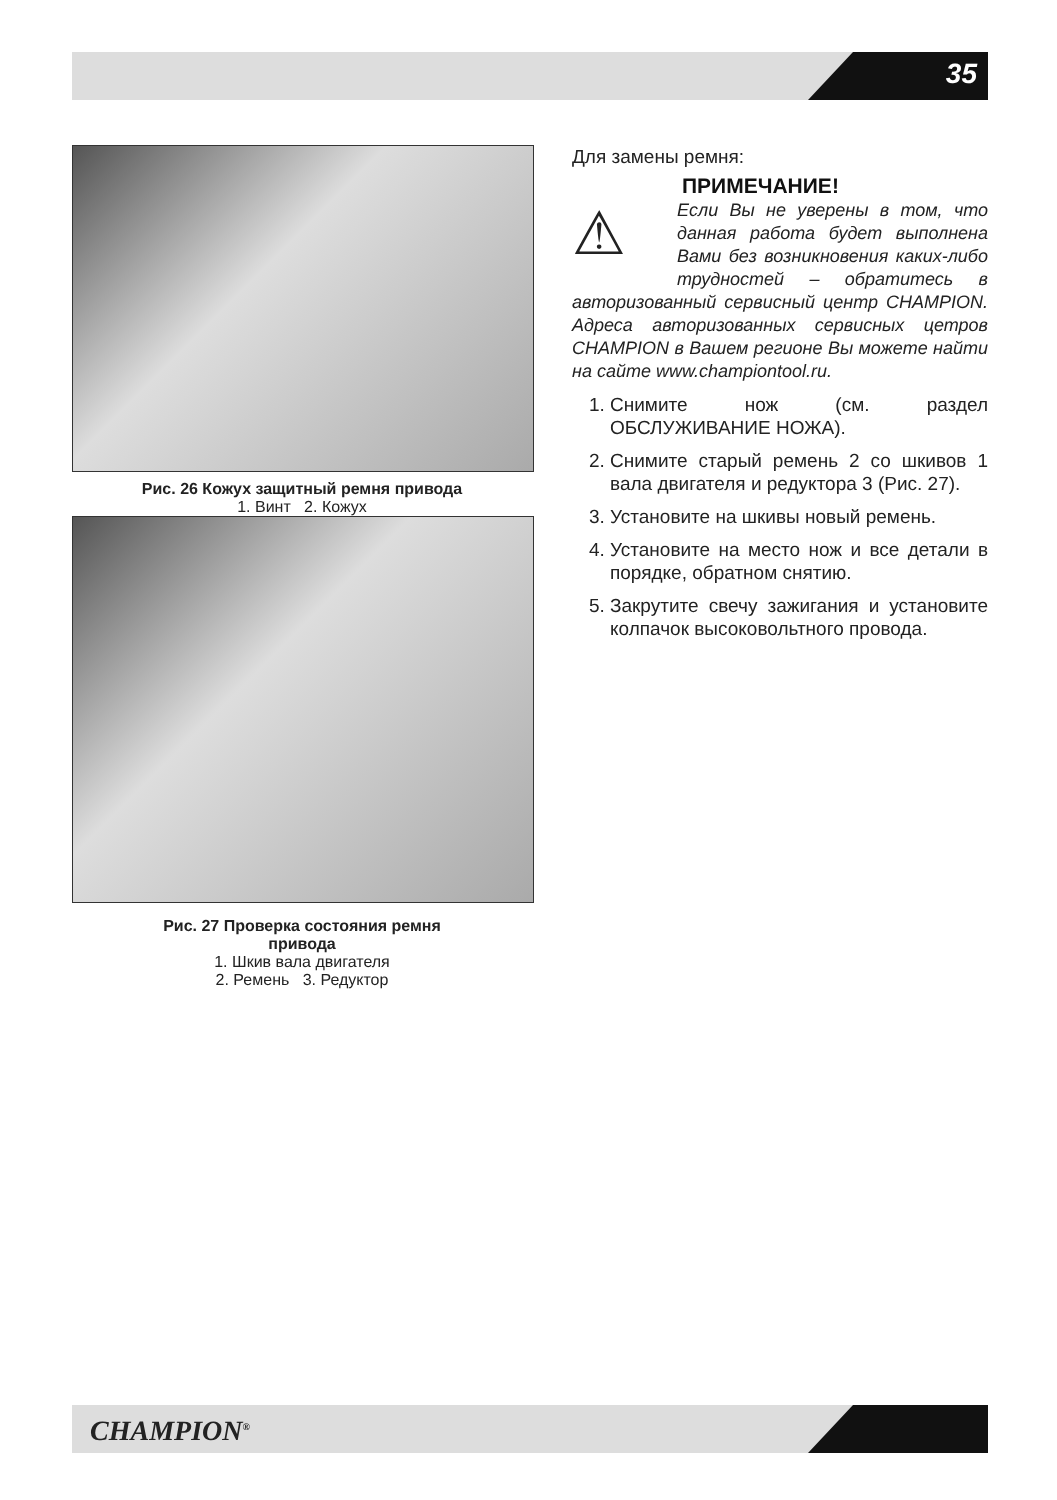35
Рис. 26 Кожух защитный ремня привода
1. Винт 2. Кожух
Рис. 27 Проверка состояния ремня
привода
1. Шкив вала двигателя
2. Ремень 3. Редуктор
Для замены ремня:
ПРИМЕЧАНИЕ!
⚠ Если Вы не уверены в том, что данная работа будет выполнена Вами без возникновения каких-либо трудностей – обратитесь в авторизованный сервисный центр CHAMPION. Адреса авторизованных сервисных цетров CHAMPION в Вашем регионе Вы можете найти на сайте www.championtool.ru.
1. Снимите нож (см. раздел ОБСЛУЖИВАНИЕ НОЖА).
2. Снимите старый ремень 2 со шкивов 1 вала двигателя и редуктора 3 (Рис. 27).
3. Установите на шкивы новый ремень.
4. Установите на место нож и все детали в порядке, обратном снятию.
5. Закрутите свечу зажигания и установите колпачок высоковольтного провода.
CHAMPION<sup>®</sup>